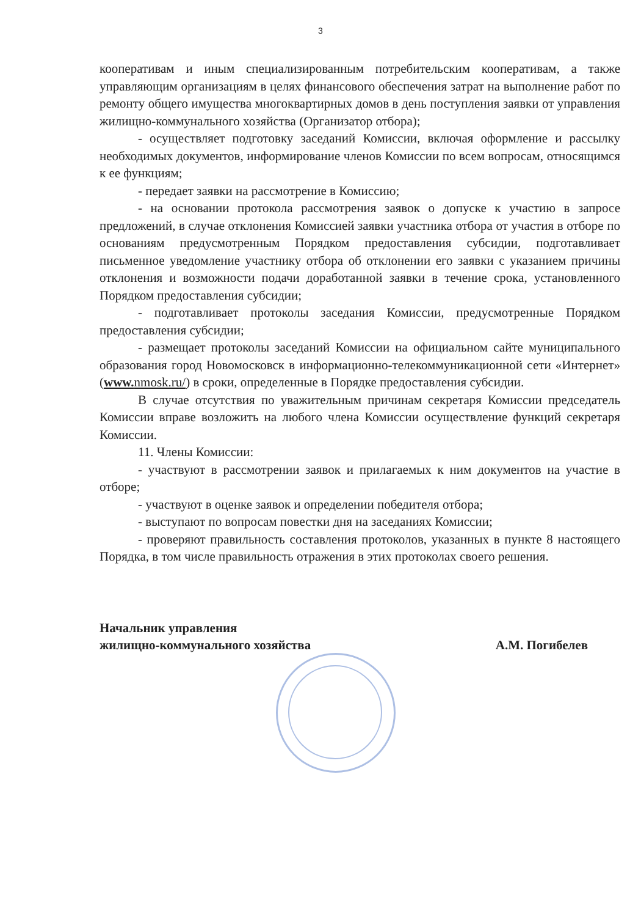3
кооперативам и иным специализированным потребительским кооперативам, а также управляющим организациям в целях финансового обеспечения затрат на выполнение работ по ремонту общего имущества многоквартирных домов в день поступления заявки от управления жилищно-коммунального хозяйства (Организатор отбора);
- осуществляет подготовку заседаний Комиссии, включая оформление и рассылку необходимых документов, информирование членов Комиссии по всем вопросам, относящимся к ее функциям;
- передает заявки на рассмотрение в Комиссию;
- на основании протокола рассмотрения заявок о допуске к участию в запросе предложений, в случае отклонения Комиссией заявки участника отбора от участия в отборе по основаниям предусмотренным Порядком предоставления субсидии, подготавливает письменное уведомление участнику отбора об отклонении его заявки с указанием причины отклонения и возможности подачи доработанной заявки в течение срока, установленного Порядком предоставления субсидии;
- подготавливает протоколы заседания Комиссии, предусмотренные Порядком предоставления субсидии;
- размещает протоколы заседаний Комиссии на официальном сайте муниципального образования город Новомосковск в информационно-телекоммуникационной сети «Интернет» (www. nmosk.ru/) в сроки, определенные в Порядке предоставления субсидии.
В случае отсутствия по уважительным причинам секретаря Комиссии председатель Комиссии вправе возложить на любого члена Комиссии осуществление функций секретаря Комиссии.
11. Члены Комиссии:
- участвуют в рассмотрении заявок и прилагаемых к ним документов на участие в отборе;
- участвуют в оценке заявок и определении победителя отбора;
- выступают по вопросам повестки дня на заседаниях Комиссии;
- проверяют правильность составления протоколов, указанных в пункте 8 настоящего Порядка, в том числе правильность отражения в этих протоколах своего решения.
Начальник управления
жилищно-коммунального хозяйства
А.М. Погибелев